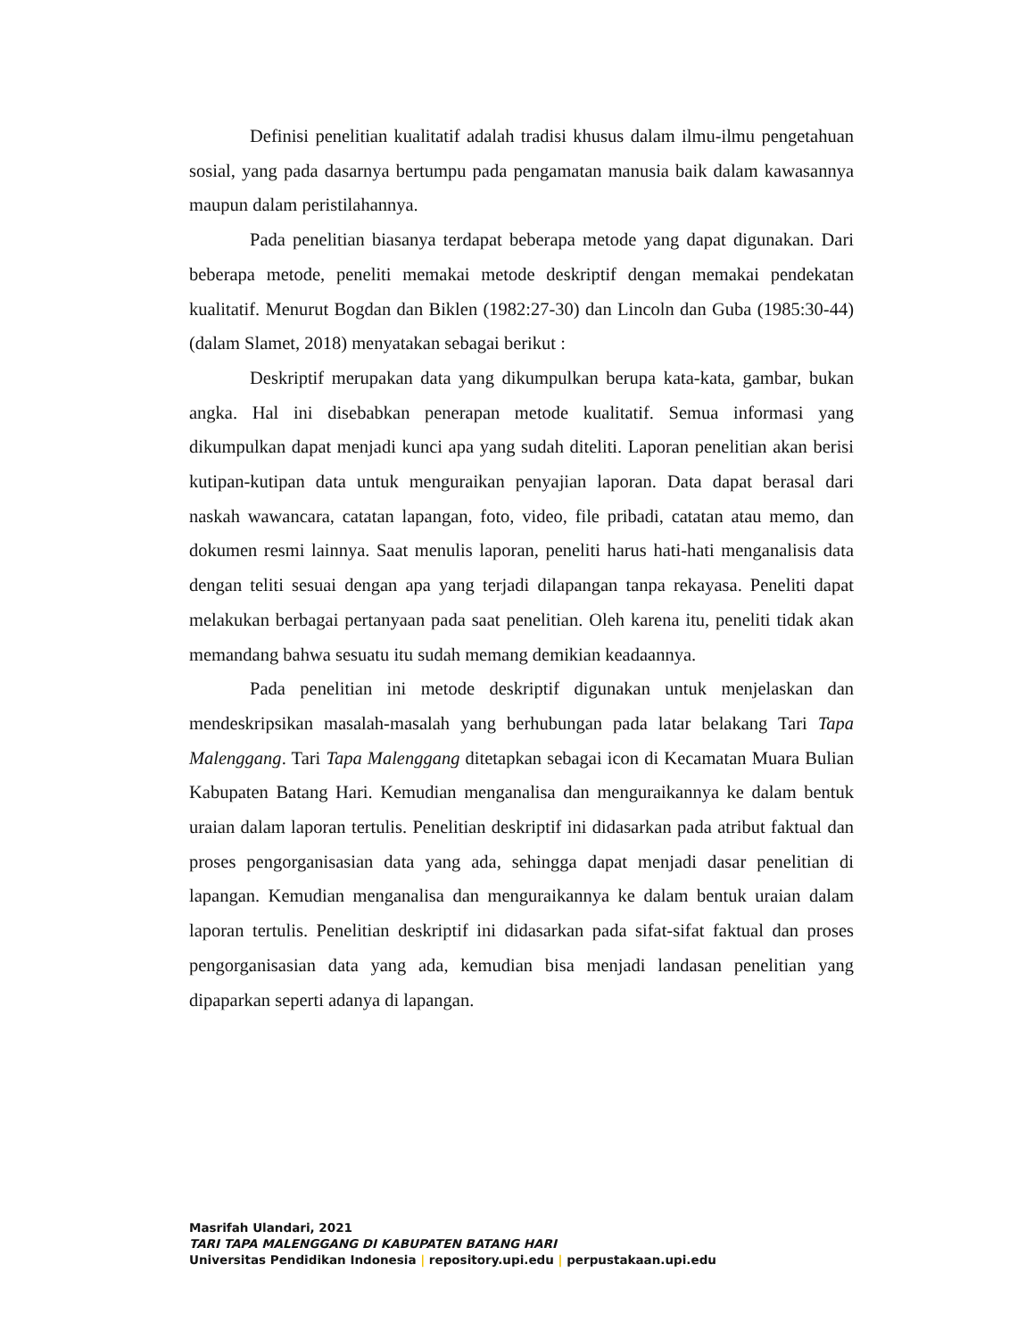Definisi penelitian kualitatif adalah tradisi khusus dalam ilmu-ilmu pengetahuan sosial, yang pada dasarnya bertumpu pada pengamatan manusia baik dalam kawasannya maupun dalam peristilahannya.
Pada penelitian biasanya terdapat beberapa metode yang dapat digunakan. Dari beberapa metode, peneliti memakai metode deskriptif dengan memakai pendekatan kualitatif. Menurut Bogdan dan Biklen (1982:27-30) dan Lincoln dan Guba (1985:30-44) (dalam Slamet, 2018) menyatakan sebagai berikut :
Deskriptif merupakan data yang dikumpulkan berupa kata-kata, gambar, bukan angka. Hal ini disebabkan penerapan metode kualitatif. Semua informasi yang dikumpulkan dapat menjadi kunci apa yang sudah diteliti. Laporan penelitian akan berisi kutipan-kutipan data untuk menguraikan penyajian laporan. Data dapat berasal dari naskah wawancara, catatan lapangan, foto, video, file pribadi, catatan atau memo, dan dokumen resmi lainnya. Saat menulis laporan, peneliti harus hati-hati menganalisis data dengan teliti sesuai dengan apa yang terjadi dilapangan tanpa rekayasa. Peneliti dapat melakukan berbagai pertanyaan pada saat penelitian. Oleh karena itu, peneliti tidak akan memandang bahwa sesuatu itu sudah memang demikian keadaannya.
Pada penelitian ini metode deskriptif digunakan untuk menjelaskan dan mendeskripsikan masalah-masalah yang berhubungan pada latar belakang Tari Tapa Malenggang. Tari Tapa Malenggang ditetapkan sebagai icon di Kecamatan Muara Bulian Kabupaten Batang Hari. Kemudian menganalisa dan menguraikannya ke dalam bentuk uraian dalam laporan tertulis. Penelitian deskriptif ini didasarkan pada atribut faktual dan proses pengorganisasian data yang ada, sehingga dapat menjadi dasar penelitian di lapangan. Kemudian menganalisa dan menguraikannya ke dalam bentuk uraian dalam laporan tertulis. Penelitian deskriptif ini didasarkan pada sifat-sifat faktual dan proses pengorganisasian data yang ada, kemudian bisa menjadi landasan penelitian yang dipaparkan seperti adanya di lapangan.
Masrifah Ulandari, 2021
TARI TAPA MALENGGANG DI KABUPATEN BATANG HARI
Universitas Pendidikan Indonesia | repository.upi.edu | perpustakaan.upi.edu